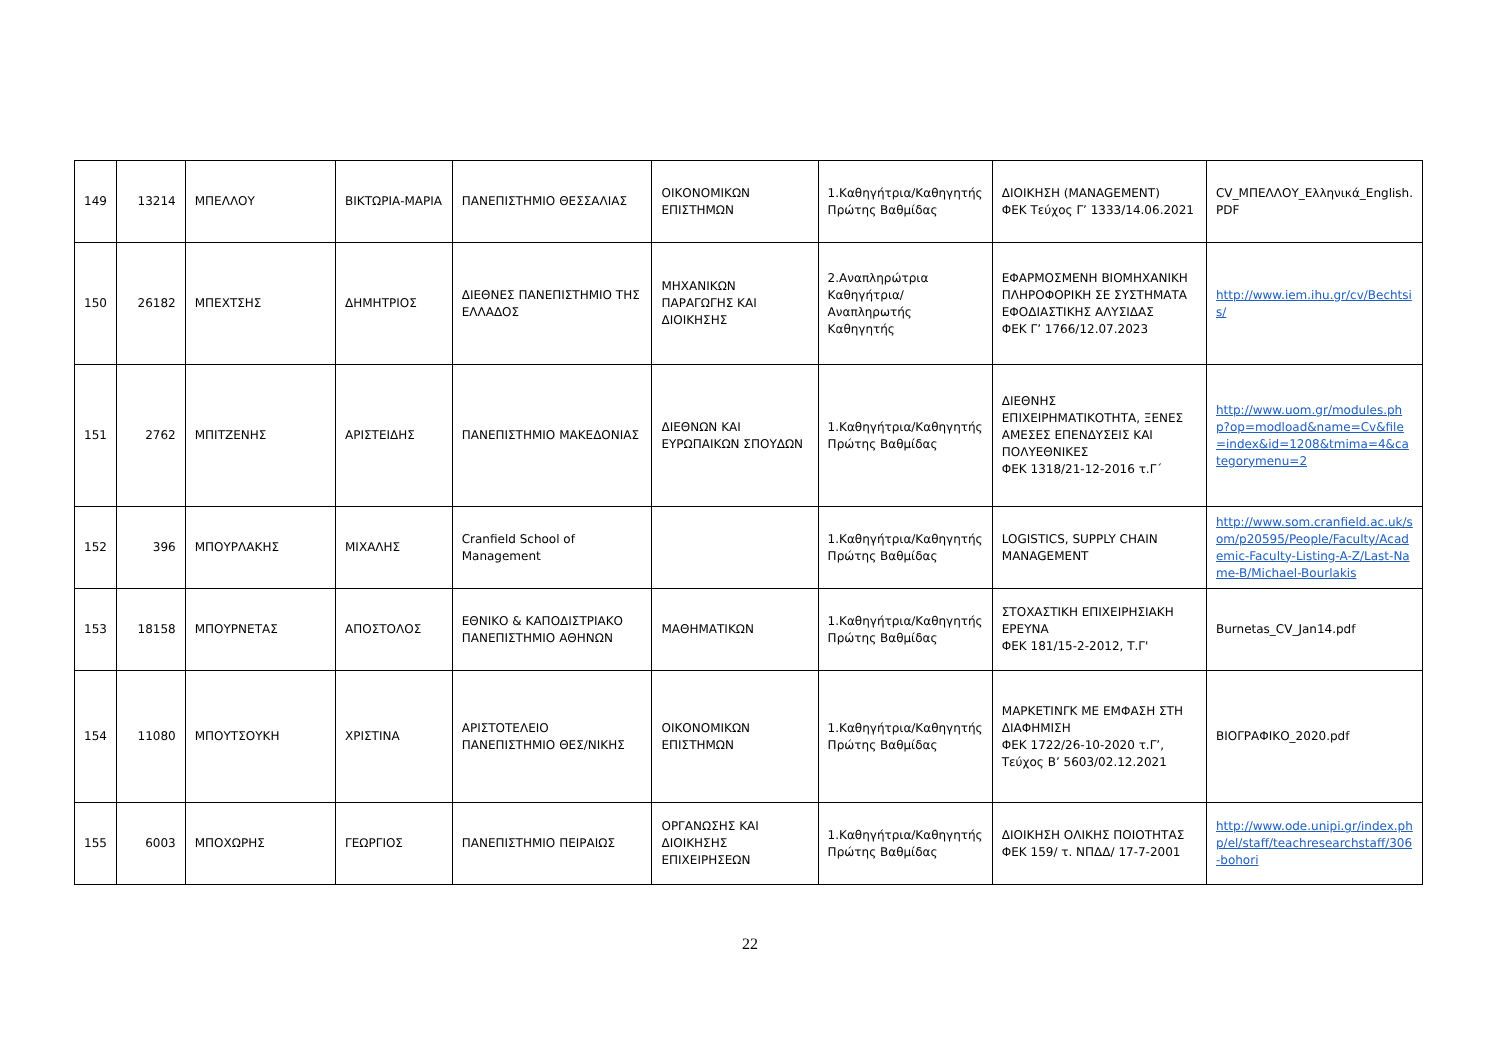| 149 | 13214 | ΜΠΕΛΛΟΥ | ΒΙΚΤΩΡΙΑ-ΜΑΡΙΑ | ΠΑΝΕΠΙΣΤΗΜΙΟ ΘΕΣΣΑΛΙΑΣ | ΟΙΚΟΝΟΜΙΚΩΝ ΕΠΙΣΤΗΜΩΝ | 1.Καθηγήτρια/Καθηγητής Πρώτης Βαθμίδας | ΔΙΟΙΚΗΣΗ (MANAGEMENT) ΦΕΚ Τεύχος Γ’ 1333/14.06.2021 | CV_ΜΠΕΛΛΟΥ_Ελληνικά_English. PDF |
| 150 | 26182 | ΜΠΕΧΤΣΗΣ | ΔΗΜΗΤΡΙΟΣ | ΔΙΕΘΝΕΣ ΠΑΝΕΠΙΣΤΗΜΙΟ ΤΗΣ ΕΛΛΑΔΟΣ | ΜΗΧΑΝΙΚΩΝ ΠΑΡΑΓΩΓΗΣ ΚΑΙ ΔΙΟΙΚΗΣΗΣ | 2.Αναπληρώτρια Καθηγήτρια/Αναπληρωτής Καθηγητής | ΕΦΑΡΜΟΣΜΕΝΗ ΒΙΟΜΗΧΑΝΙΚΗ ΠΛΗΡΟΦΟΡΙΚΗ ΣΕ ΣΥΣΤΗΜΑΤΑ ΕΦΟΔΙΑΣΤΙΚΗΣ ΑΛΥΣΙΔΑΣ ΦΕΚ Γ’ 1766/12.07.2023 | http://www.iem.ihu.gr/cv/Bechtsis/ |
| 151 | 2762 | ΜΠΙΤΖΕΝΗΣ | ΑΡΙΣΤΕΙΔΗΣ | ΠΑΝΕΠΙΣΤΗΜΙΟ ΜΑΚΕΔΟΝΙΑΣ | ΔΙΕΘΝΩΝ ΚΑΙ ΕΥΡΩΠΑΙΚΩΝ ΣΠΟΥΔΩΝ | 1.Καθηγήτρια/Καθηγητής Πρώτης Βαθμίδας | ΔΙΕΘΝΗΣ ΕΠΙΧΕΙΡΗΜΑΤΙΚΟΤΗΤΑ, ΞΕΝΕΣ ΑΜΕΣΕΣ ΕΠΕΝΔΥΣΕΙΣ ΚΑΙ ΠΟΛΥΕΘΝΙΚΕΣ ΦΕΚ 1318/21-12-2016 τ.Γ΄ | http://www.uom.gr/modules.php?op=modload&name=Cv&file=index&id=1208&tmima=4&categorymenu=2 |
| 152 | 396 | ΜΠΟΥΡΛΑΚΗΣ | ΜΙΧΑΛΗΣ | Cranfield School of Management | | 1.Καθηγήτρια/Καθηγητής Πρώτης Βαθμίδας | LOGISTICS, SUPPLY CHAIN MANAGEMENT | http://www.som.cranfield.ac.uk/som/p20595/People/Faculty/Academic-Faculty-Listing-A-Z/Last-Name-B/Michael-Bourlakis |
| 153 | 18158 | ΜΠΟΥΡΝΕΤΑΣ | ΑΠΟΣΤΟΛΟΣ | ΕΘΝΙΚΟ & ΚΑΠΟΔΙΣΤΡΙΑΚΟ ΠΑΝΕΠΙΣΤΗΜΙΟ ΑΘΗΝΩΝ | ΜΑΘΗΜΑΤΙΚΩΝ | 1.Καθηγήτρια/Καθηγητής Πρώτης Βαθμίδας | ΣΤΟΧΑΣΤΙΚΗ ΕΠΙΧΕΙΡΗΣΙΑΚΗ ΕΡΕΥΝΑ ΦΕΚ 181/15-2-2012, Τ.Γ' | Burnetas_CV_Jan14.pdf |
| 154 | 11080 | ΜΠΟΥΤΣΟΥΚΗ | ΧΡΙΣΤΙΝΑ | ΑΡΙΣΤΟΤΕΛΕΙΟ ΠΑΝΕΠΙΣΤΗΜΙΟ ΘΕΣ/ΝΙΚΗΣ | ΟΙΚΟΝΟΜΙΚΩΝ ΕΠΙΣΤΗΜΩΝ | 1.Καθηγήτρια/Καθηγητής Πρώτης Βαθμίδας | ΜΑΡΚΕΤΙΝΓΚ ΜΕ ΕΜΦΑΣΗ ΣΤΗ ΔΙΑΦΗΜΙΣΗ ΦΕΚ 1722/26-10-2020 τ.Γ’, Τεύχος Β’ 5603/02.12.2021 | ΒΙΟΓΡΑΦΙΚΟ_2020.pdf |
| 155 | 6003 | ΜΠΟΧΩΡΗΣ | ΓΕΩΡΓΙΟΣ | ΠΑΝΕΠΙΣΤΗΜΙΟ ΠΕΙΡΑΙΩΣ | ΟΡΓΑΝΩΣΗΣ ΚΑΙ ΔΙΟΙΚΗΣΗΣ ΕΠΙΧΕΙΡΗΣΕΩΝ | 1.Καθηγήτρια/Καθηγητής Πρώτης Βαθμίδας | ΔΙΟΙΚΗΣΗ ΟΛΙΚΗΣ ΠΟΙΟΤΗΤΑΣ ΦΕΚ 159/ τ. ΝΠΔΔ/ 17-7-2001 | http://www.ode.unipi.gr/index.php/el/staff/teachresearchstaff/306-bohori |
22